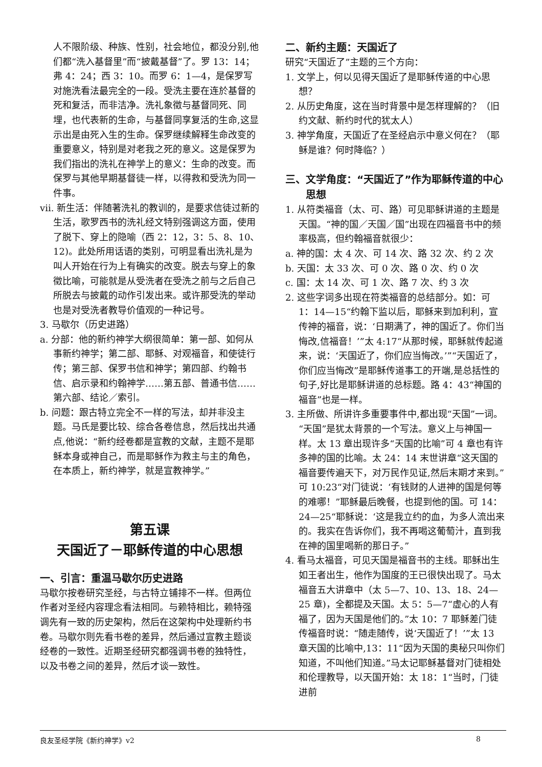人不限阶级、种族、性别，社会地位，都没分别,他们都“洗入基督里”而“披戴基督”了。罗 13：14；弗 4：24；西 3：10。而罗 6：1—4，是保罗写对施洗看法最完全的一段。受洗主要在连於基督的死和复活，而非洁净。洗礼象徵与基督同死、同埋，也代表新的生命，与基督同享复活的生命,这显示出是由死入生的生命。保罗继续解释生命改变的重要意义，特别是对老我之死的意义。这是保罗为我们指出的洗礼在神学上的意义：生命的改变。而保罗与其他早期基督徒一样，以得救和受洗为同一件事。
vii. 新生活：伴随著洗礼的教训的，是要求信徒过新的生活，歌罗西书的洗礼经文特别强调这方面，使用了脱下、穿上的隐喻（西 2：12，3：5、8、10、12)。此处所用话语的类别，可明显看出洗礼是为叫人开始在行为上有确实的改变。脱去与穿上的象徵比喻，可能就是从受洗者在受洗之前与之后自己所脱去与披戴的动作引发出来。或许那受洗的举动也是对受洗者教导价值观的一种记号。
3. 马歇尔（历史进路）
a. 分部：他的新约神学大纲很简单：第一部、如何从事新约神学；第二部、耶稣、对观福音，和使徒行传；第三部、保罗书信和神学；第四部、约翰书信、启示录和约翰神学……第五部、普通书信……第六部、结论／索引。
b. 问题：跟古特立完全不一样的写法，却并非没主题。马氏是要比较、综合各卷信息，然后找出共通点,他说：“新约经卷都是宣教的文献，主题不是耶稣本身或神自己，而是耶稣作为救主与主的角色，在本质上，新约神学，就是宣教神学。”
第五课
天国近了－耶稣传道的中心思想
一、引言：重温马歇尔历史进路
马歇尔按卷研究圣经，与古特立铺排不一样。但两位作者对圣经内容理念看法相同。与赖特相比，赖特强调先有一致的历史架构，然后在这架构中处理新约书卷。马歇尔则先看书卷的差异，然后通过宣教主题谈经卷的一致性。近期圣经研究都强调书卷的独特性，以及书卷之间的差异，然后才谈一致性。
二、新约主题：天国近了
研究“天国近了”主题的三个方向：
1. 文学上，何以见得天国近了是耶稣传道的中心思想？
2. 从历史角度，这在当时背景中是怎样理解的？（旧约文献、新约时代的犹太人）
3. 神学角度，天国近了在圣经启示中意义何在？（耶稣是谁？何时降临？）
三、文学角度：“天国近了”作为耶稣传道的中心思想
1. 从符类福音（太、可、路）可见耶稣讲道的主题是天国。“神的国／天国／国”出现在四福音书中的频率极高，但约翰福音就很少：
a. 神的国：太 4 次、可 14 次、路 32 次、约 2 次
b. 天国：太 33 次、可 0 次、路 0 次、约 0 次
c. 国：太 14 次、可 1 次、路 7 次、约 3 次
2. 这些字词多出现在符类福音的总结部分。如：可 1：14—15“约翰下监以后，耶稣来到加利利，宣传神的福音，说：‘日期满了，神的国近了。你们当悔改,信福音！’”太 4:17“从那时候，耶稣就传起道来，说：‘天国近了，你们应当悔改。’”“天国近了，你们应当悔改”是耶稣传道事工的开端,是总括性的句子,好比是耶稣讲道的总标题。路 4：43“神国的福音”也是一样。
3. 主所做、所讲许多重要事件中,都出现“天国”一词。“天国”是犹太背景的一个写法。意义上与神国一样。太 13 章出现许多“天国的比喻”可 4 章也有许多神的国的比喻。太 24：14 末世讲章“这天国的福音要传遍天下，对万民作见证,然后末期才来到。”可 10:23“对门徒说：‘有钱财的人进神的国是何等的难哪！”耶稣最后晚餐，也提到他的国。可 14：24—25“耶稣说：‘这是我立约的血，为多人流出来的。我实在告诉你们，我不再喝这葡萄汁，直到我在神的国里喝新的那日子。”
4. 看马太福音，可见天国是福音书的主线。耶稣出生如王者出生，他作为国度的王已很快出现了。马太福音五大讲章中（太 5—7、10、13、18、24—25 章)，全都提及天国。太 5：5—7“虚心的人有福了，因为天国是他们的。”太 10：7 耶稣差门徒传福音时说：“随走随传，说‘天国近了！’”太 13 章天国的比喻中,13：11“因为天国的奥秘只叫你们知道，不叫他们知道。”马太记耶稣基督对门徒相处和伦理教导，以天国开始：太 18：1“当时，门徒进前
良友圣经学院《新约神学》v2 8